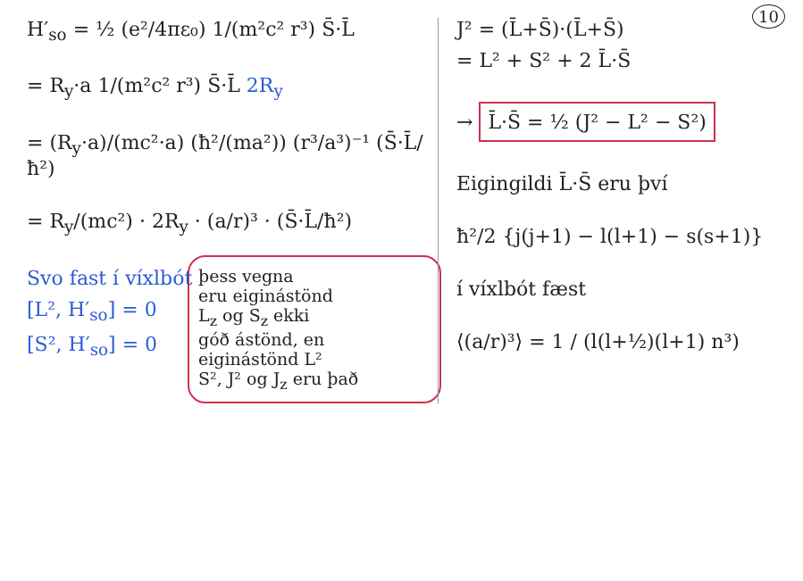10
H′<sub>so</sub> = ½ (e²/4πε₀) 1/(m²c² r³) S̄·L̄
= R<sub>y</sub>·a 1/(m²c² r³) S̄·L̄ 2R<sub>y</sub>
= (R<sub>y</sub>·a)/(mc²·a) (ħ²/(ma²)) (r³/a³)⁻¹ (S̄·L̄/ħ²)
= R<sub>y</sub>/(mc²) · 2R<sub>y</sub> · (a/r)³ · (S̄·L̄/ħ²)
Svo fast í víxlbót
[L², H′<sub>so</sub>] = 0
[S², H′<sub>so</sub>] = 0
þess vegna
eru eiginástönd
L<sub>z</sub> og S<sub>z</sub> ekki
góð ástönd, en
eiginástönd L²
S², J² og J<sub>z</sub> eru það
J² = (L̄+S̄)·(L̄+S̄)
= L² + S² + 2 L̄·S̄
→ L̄·S̄ = ½ (J² − L² − S²)
Eigingildi L̄·S̄ eru því
ħ²/2 {j(j+1) − l(l+1) − s(s+1)}
í víxlbót fæst
⟨(a/r)³⟩ = 1 / (l(l+½)(l+1) n³)